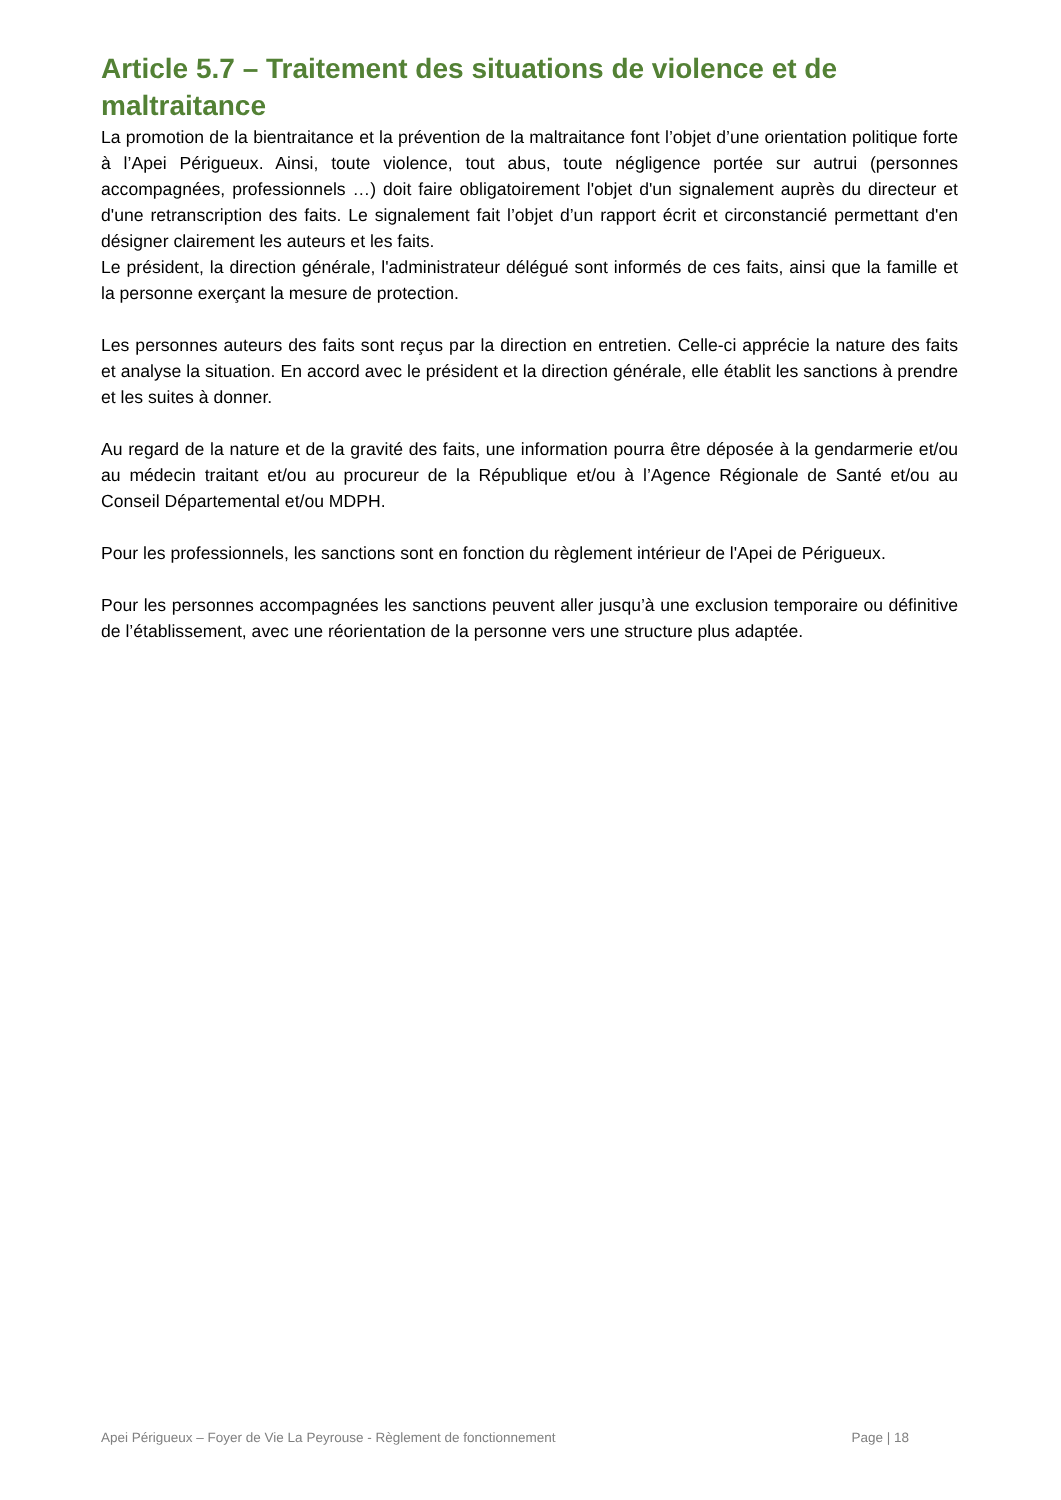Article 5.7 – Traitement des situations de violence et de maltraitance
La promotion de la bientraitance et la prévention de la maltraitance font l’objet d’une orientation politique forte à l’Apei Périgueux. Ainsi, toute violence, tout abus, toute négligence portée sur autrui (personnes accompagnées, professionnels …) doit faire obligatoirement l'objet d'un signalement auprès du directeur et d'une retranscription des faits. Le signalement fait l’objet d’un rapport écrit et circonstancié permettant d'en désigner clairement les auteurs et les faits.
Le président, la direction générale, l'administrateur délégué sont informés de ces faits, ainsi que la famille et la personne exerçant la mesure de protection.
Les personnes auteurs des faits sont reçus par la direction en entretien. Celle-ci apprécie la nature des faits et analyse la situation. En accord avec le président et la direction générale, elle établit les sanctions à prendre et les suites à donner.
Au regard de la nature et de la gravité des faits, une information pourra être déposée à la gendarmerie et/ou au médecin traitant et/ou au procureur de la République et/ou à l’Agence Régionale de Santé et/ou au Conseil Départemental et/ou MDPH.
Pour les professionnels, les sanctions sont en fonction du règlement intérieur de l'Apei de Périgueux.
Pour les personnes accompagnées les sanctions peuvent aller jusqu’à une exclusion temporaire ou définitive de l’établissement, avec une réorientation de la personne vers une structure plus adaptée.
Apei Périgueux – Foyer de Vie La Peyrouse - Règlement de fonctionnement Page | 18